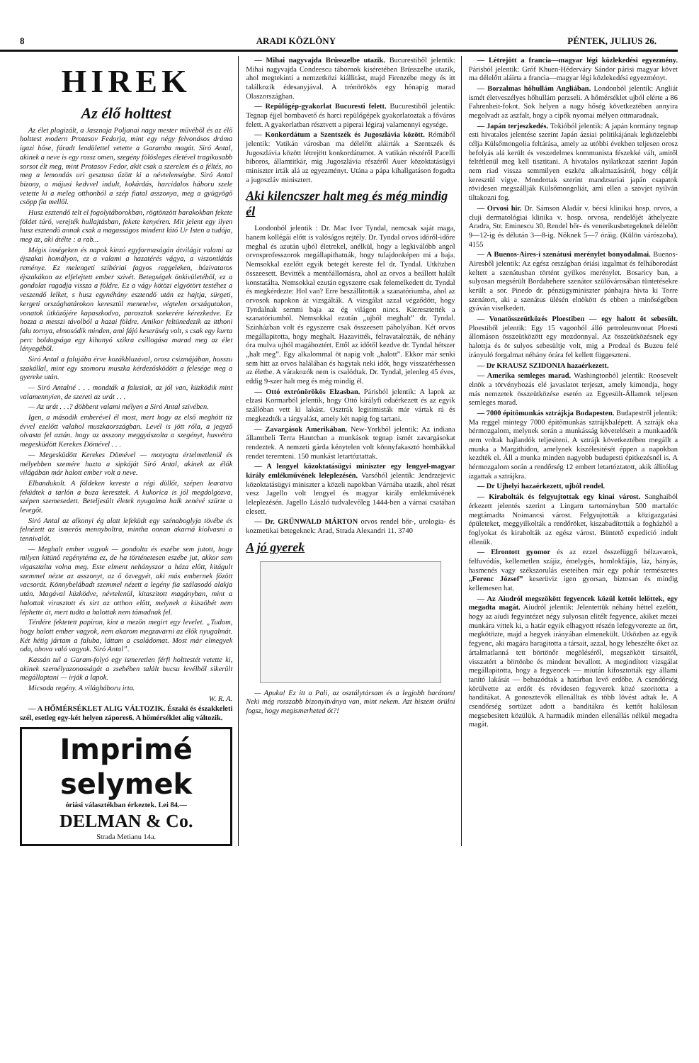8 ARADI KÖZLÖNY PÉNTEK, JULIUS 26.
HIREK
Az élő holttest
Az élet plagizált, a Jasznaja Poljanai nagy mester művéből és az élő holttest modern Protasov Fedorja, mint egy négy felvonásos dráma igazi hőse, fáradt lendülettel vetette a Garamba magát. Siró Antal, akinek a neve is egy rossz omen, szegény fölösleges életével tragikusabb sorsot élt meg, mint Protasov Fedor, akit csak a szerelem és a féltés, no meg a lemondás uri gesztusa űzött ki a névtelenségbe. Siró Antal bizony, a májusi kedvvel indult, kokárdás, harcidalos háboru szele vetette ki a meleg otthonból a szép fiatal asszonya, meg a gyügyögő csöpp fia mellől.
Husz esztendő telt el fogolytáborokban, rögtönzött barakokban fekete földet túró, verejték hullajtásban, fekete kenyéren. Mit jelent egy ilyen husz esztendő annak csak a magasságos mindent látó Ur Isten a tudója, meg az, aki átélte : a rab...
Mégis inségeken és napok kinzó egyformaságán átvilágit valami az éjszakai homályon, ez a valami a hazatérés vágya, a viszontlátás reménye. Ez melengeti szibériai fagyos reggeleken, hózivataros éjszakákon az elfelejtett ember szivét. Betegségek önkivületéből, ez a gondolat ragadja vissza a földre. Ez a vágy kötözi elgyötört testéhez a veszendő lelket, s husz egynéhány esztendő után ez hajtja, sürgeti, kergeti országhatárokon keresztül menetelve, végtelen országutakon, vonatok ütközőjére kapaszkodva, parasztok szekerére kérezkedve. Ez hozza a messzi távolból a hazai földre. Amikor feltünedezik az itthoni falu tornya, elmosódik minden, ami fájó keserüség volt, s csak egy kurta perc boldogsága egy kihunyó szikra csillogása marad meg az élet lényegéből.
Siró Antal a falujába érve kozákbluzával, orosz csizmájában, hosszu szakállal, mint egy szomoru muszka kérdezősködött a felesége meg a gyereke után.
— Siró Antalné . . . mondták a falusiak, az jól van, küzködik mint valamennyien, de szereti az urát . . .
— Az urát . . .? döbbent valami mélyen a Siró Antal szivében.
Igen, a második emberével él most, mert hogy az első meghótt tiz évvel ezelőtt valahol muszkaországban. Levél is jött róla, a jegyző olvasta fel aztán. hogy az asszony meggyászolta a szegényt, husvétra megesküdött Kerekes Dömével . . .
— Megesküdött Kerekes Dömével — motyogta értelmetlenül és mélyebben szemére huzta a sipkáját Siró Antal, akinek az élők világában már halott ember volt a neve.
Elbandukolt. A földeken kereste a régi düllőt, szépen learatva feküdtek a tarlón a buza keresztek. A kukorica is jól megdolgozva, szépen szemesedett. Beteljesült életek nyugalma halk zenévé szürte a levegőt.
Siró Antal az alkonyi ég alatt lefeküdt egy szénaboglyja tövébe és felnézett az ismerős mennyboltra, mintha onnan akarná kiolvasni a tennivalót.
— Meghalt ember vagyok — gondolta és eszébe sem jutott, hogy milyen kitünő regénytéma ez, de ha történetesen eszébe jut, akkor sem vigasztalta volna meg. Este elment nehányszor a háza előtt, kitágult szemmel nézte az asszonyt, az ő özvegyét, aki más embernek főzött vacsorát. Könnybelábadt szemmel nézett a legény fia szálasodó alakja után. Magával küzködve, névtelenül, kitaszitott magányban, mint a halottak virasztott és sirt az otthon előtt, melynek a küszöbét nem léphette át, mert tudta a halottak nem támadnak fel.
Térdére fektetett papiron, kint a mezőn megirt egy levelet. „Tudom, hogy halott ember vagyok, nem akarom megzavarni az élők nyugalmát. Két hétig jártam a faluba, láttam a családomat. Most már elmegyek oda, ahova való vagyok. Siró Antal”.
Kassán tul a Garam-folyó egy ismeretlen férfi holttestét vetette ki, akinek személyazonosságát a zsebében talált bucsu levélből sikerült megállaptani — irják a lapok.
Micsoda regény. A világháboru irta.
W. R. A.
— A HŐMÉRSÉKLET ALIG VÁLTOZIK. Északi és északkeleti szél, esetleg egy-két helyen zápores6. A hőmérséklet alig változik.
Imprimé selymek
óriási választékban érkeztek. Lei 84.—
DELMAN & Co.
Strada Metianu 14a.
— Mihai nagyvajda Brüsszelbe utazik. Bucurestiből jelentik: Mihai nagyvajda Condeescu tábornok kiséretében Brüsszelbe utazik, ahol megtekinti a nemzetközi kiállitást, majd Firenzébe megy és itt találkozik édesanyjával. A trónörökös egy hónapig marad Olaszországban.
— Repülőgép-gyakorlat Bucuresti felett. Bucurestiből jelentik: Tegnap éjjel bombavető és harci repülőgépek gyakorlatoztak a főváros felett. A gyakorlatban résztvett a piperai légiraj valamennyi egysége.
— Konkordátum a Szentszék és Jugoszlávia között. Rómából jelentik: Vatikán városban ma délelőtt aláirták a Szentszék és Jugoszlávia között létrejött konkordátumot. A vatikán részéről Pacelli biboros, államtitkár, mig Jugoszlávia részéről Auer közoktatásügyi miniszter irták alá az egyezményt. Utána a pápa kihallgatáson fogadta a jugoszláv minisztert.
Aki kilencszer halt meg és még mindig él
Londonból jelentik : Dr. Mac Ivor Tyndal, nemcsak saját maga, hanem kollégái előtt is valóságos rejtély. Dr. Tyndal orvos időről-időre meghal és azután ujból életrekel, anélkül, hogy a legkiválóbb angol orvosprofesszorok megállapithatnák, hogy tulajdonképen mi a baja. Nemsokkal ezelőtt egyik betegét kereste fel dr. Tyndal. Utközben összeesett. Bevitték a mentőállomásra, ahol az orvos a beállott halált konstatálta. Nemsokkal ezután egyszerre csak felemelkedett dr. Tyndal és megkérdezte: Hol van? Erre beszállitották a szanatóriumba, ahol az orvosok napokon át vizsgálták. A vizsgálat azzal végződött, hogy Tyndalnak semmi baja az ég világon nincs. Kieresztették a szanatóriumból. Nemsokkal ezután „ujból meghalt” dr. Tyndal. Szinházban volt és egyszerre csak összeesett páholyában. Két orvos megállapitotta, hogy meghalt. Hazavitték, felravatalozták, de néhány óra mulva ujból magáhoztért. Ettől az időtől kezdve dr. Tyndal hétszer „halt meg”. Egy alkalommal öt napig volt „halott”. Ekkor már senki sem hitt az orvos halálában és hagytak neki időt, hogy visszatérhessen az életbe. A várakozók nem is csalódtak. Dr. Tyndal, jelenleg 45 éves, eddig 9-szer halt meg és még mindig él.
— Ottó extrónörökös Elzasban. Párisból jelentik: A lapok az elzasi Kormarból jelentik, hogy Ottó királyfi odaérkezett és az egyik szállóban vett ki lakást. Osztrák legitimisták már vártak rá és megkezdték a tárgyalást, amely két napig fog tartani.
— Zavargások Amerikában. New-Yorkból jelentik: Az indiana államtbeli Terra Hautcban a munkások tegnap ismét zavargásokat rendeztek. A nemzeti gárda kénytelen volt könnyfakasztó bombákkal rendet teremteni. 150 munkást letartóztattak.
— A lengyel közoktatásügyi miniszter egy lengyel-magyar király emlékművének leleplezésén. Varsóból jelentik: Jendrzejevic közoktatásügyi miniszter a közeli napokban Várnába utazik, ahol részt vesz Jagello volt lengyel és magyar király emlékművének leleplezésén. Jagello László tudvalevőleg 1444-ben a várnai csatában elesett.
— Dr. GRÜNWALD MÁRTON orvos rendel bőr-, urologia- és kozmetikai betegeknek: Arad, Strada Alexandri 11. 3740
A jó gyerek
— Apuka! Ez itt a Pali, az osztálytársam és a legjobb barátom! Neki még rosszabb bizonyitványa van, mint nekem. Azt hiszem örülni fogsz, hogy megismerheted őt?!
— Létrejött a francia—magyar légi közlekedési egyezmény. Párisból jelentik: Gróf Khuen-Héderváry Sándor párisi magyar követ ma délelőtt aláirta a francia—magyar légi közlekedési egyezményt.
— Borzalmas hőhullám Angliában. Londonból jelentik: Angliát ismét életveszélyes hőhullám perzseli. A hőmérséklet ujból elérte a 86 Fahrenheit-fokot. Sok helyen a nagy hőség következtében annyira megolvadt az aszfalt, hogy a cipők nyomai mélyen ottmaradnak.
— Japán terjeszkedés. Tokióból jelentik: A japán kormány tegnap esti hivatalos jelentése szerint Japán ázsiai politikájának legközelebbi célja Külsőmongolia feltárása, amely az utóbbi években teljesen orosz befolyás alá került és veszedelmes kommunista fészekké vált, amitől feltétlenül meg kell tisztitani. A hivatalos nyilatkozat szerint Japán nem riad vissza semmilyen eszköz alkalmazásától, hogy célját keresztül vigye. Mondottak szerint mandzsuriai japán csapatok rövidesen megszállják Külsőmongoliát, ami ellen a szovjet nyilván tiltakozni fog.
— Orvosi hir. Dr. Sámson Aladár v. bécsi klinikai hosp. orvos, a cluji dermatológiai klinika v. hosp. orvosa, rendelőjét áthelyezte Aradra, Str. Eminescu 30. Rendel bőr- és venerikusbetegeknek délelőtt 9—12-ig és délután 3—8-ig. Nőknek 5—7 óráig. (Külön várószoba). 4155
— A Buenos-Aires-i szenátusi merénylet bonyodalmai. Buenos-Airesből jelentik: Az egész országban óriási izgalmat és felháborodást keltett a szenátusban történt gyilkos merénylet. Bosaricy ban, a sulyosan megsérült Bordabehere szenátor szülővárosában tüntetésekre került a sor. Pinedo dr. pénzügyminiszter pánbajra hivta ki Torre szenátort, aki a szenátus ülésén elnökött és ebben a minőségében gyáván viselkedett.
— Vonatösszeütközés Ploestiben — egy halott öt sebesült. Ploestiből jelentik: Egy 15 vagonból álló petroleumvonat Ploesti állomáson összeütközött egy mozdonnyal. Az összeütközésnek egy halottja és öt sulyos sebesültje volt, mig a Predeal és Buzeu felé irányuló forgalmat néhány órára fel kellett függeszteni.
— Dr KRAUSZ SZIDONIA hazaérkezett.
— Amerika semleges marad. Washingtonból jelentik: Roosevelt elnök a törvényhozás elé javaslatot terjeszt, amely kimondja, hogy más nemzetek összeütközése esetén az Egyesült-Államok teljesen semleges marad.
— 7000 épitőmunkás sztrájkja Budapesten. Budapestről jelentik: Ma reggel mintegy 7000 épitőmunkás sztrájkbalépett. A sztrájk oka bérmozgalom, melynek során a munkásság követeléseit a munkaadók nem voltak hajlandók teljesiteni. A sztrájk következtében megállt a munka a Margithidon, amelynek kiszélesitését éppen a napokban kezdték el. Áll a munka minden nagyobb budapesti épitkezésnél is. A bérmozgalom során a rendőrség 12 embert letartóztatott, akik állitólag izgattak a sztrájkra.
— Dr Ujhelyi hazaérkezett, ujból rendel.
— Kirabolták és felgyujtottak egy kinai várost. Sanghaiból érkezett jelentés szerint a Lingarn tartományban 500 martalóc megtámadta Noimancsi várost. Felgyujtották a közigazgatási épületeket, meggyilkolták a rendőröket, kiszabadították a fogházból a foglyokat és kirabolták az egész várost. Büntető expedició indult ellenük.
— Elrontott gyomor és az ezzel összefüggő bélzavarok, felfuvódás, kellemetlen szájiz, émelygés, homlokfájás, láz, hányás, hasmenés vagy székszorulás eseteiben már egy pohár természetes „Ferenc József” keserüviz igen gyorsan, biztosan és mindig kellemesen hat.
— Az Aiudról megszökött fegyencek közül kettőt lelőttek, egy megadta magát. Aiudról jelentik: Jelentettük néhány héttel ezelőtt, hogy az aiudi fegyintézet négy sulyosan elitélt fegyence, akiket mezei munkára vittek ki, a határ egyik elhagyott részén lefegyverezte az őrt, megkötözte, majd a hegyek irányában elmenekült. Utközben az egyik fegyenc, aki magára haragitotta a társait, azzal, hogy lebeszélte őket az ártalmatlanná tett börtönőr megöléséről, megszökött társaitól, visszatért a börtönbe és mindent bevallott. A megindított vizsgálat megállapitotta, hogy a fegyencek — miután kifosztották egy állami tanító lakását — behuzódtak a határban levő erdőbe. A csendőrség körülvette az erdőt és rövidesen fegyverek közé szoritotta a banditákat. A gonosztevők ellenálltak és több lövést adtak le. A csendőrség sortüzet adott a banditákra és kettőt halálosan megsebesitett közülük. A harmadik minden ellenállás nélkül megadta magát.